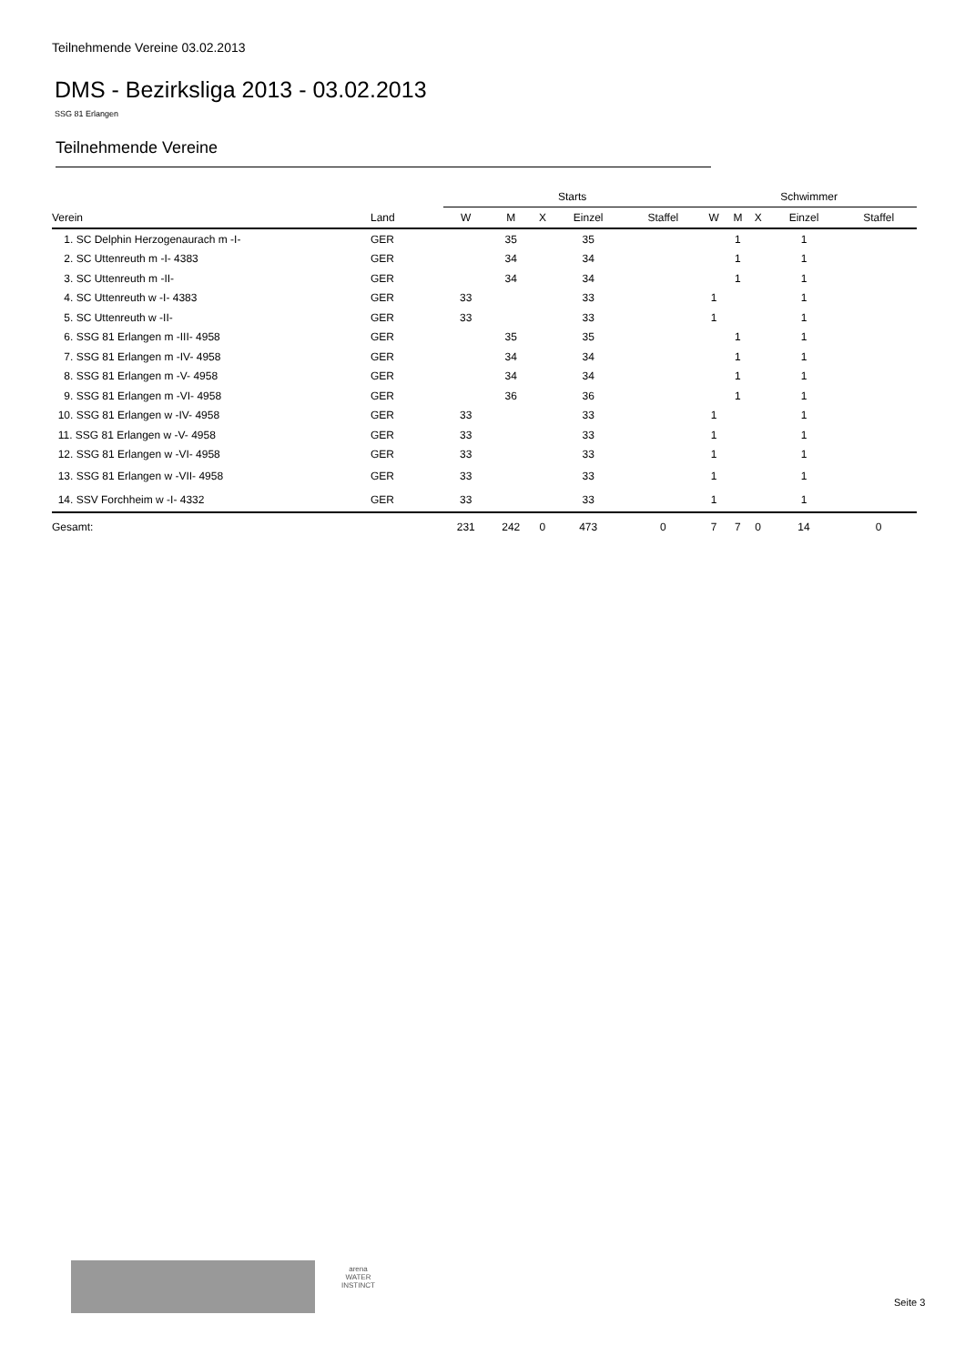Teilnehmende Vereine 03.02.2013
DMS - Bezirksliga 2013 - 03.02.2013
SSG 81 Erlangen
Teilnehmende Vereine
| | | Starts | | | | | Schwimmer | | | | |
| --- | --- | --- | --- | --- | --- | --- | --- | --- | --- | --- | --- |
| Verein | Land | W | M | X | Einzel | Staffel | W | M | X | Einzel | Staffel |
| 1. SC Delphin Herzogenaurach m -I- | GER | | 35 | | 35 | | | 1 | | 1 | |
| 2. SC Uttenreuth m -I- 4383 | GER | | 34 | | 34 | | | 1 | | 1 | |
| 3. SC Uttenreuth m -II- | GER | | 34 | | 34 | | | 1 | | 1 | |
| 4. SC Uttenreuth w -I- 4383 | GER | 33 | | | 33 | | 1 | | | 1 | |
| 5. SC Uttenreuth w -II- | GER | 33 | | | 33 | | 1 | | | 1 | |
| 6. SSG 81 Erlangen m -III- 4958 | GER | | 35 | | 35 | | | 1 | | 1 | |
| 7. SSG 81 Erlangen m -IV- 4958 | GER | | 34 | | 34 | | | 1 | | 1 | |
| 8. SSG 81 Erlangen m -V- 4958 | GER | | 34 | | 34 | | | 1 | | 1 | |
| 9. SSG 81 Erlangen m -VI- 4958 | GER | | 36 | | 36 | | | 1 | | 1 | |
| 10. SSG 81 Erlangen w -IV- 4958 | GER | 33 | | | 33 | | 1 | | | 1 | |
| 11. SSG 81 Erlangen w -V- 4958 | GER | 33 | | | 33 | | 1 | | | 1 | |
| 12. SSG 81 Erlangen w -VI- 4958 | GER | 33 | | | 33 | | 1 | | | 1 | |
| 13. SSG 81 Erlangen w -VII- 4958 | GER | 33 | | | 33 | | 1 | | | 1 | |
| 14. SSV Forchheim w -I- 4332 | GER | 33 | | | 33 | | 1 | | | 1 | |
| Gesamt: | | 231 | 242 | 0 | 473 | 0 | 7 | 7 | 0 | 14 | 0 |
arena
WATER
INSTINCT
Seite 3